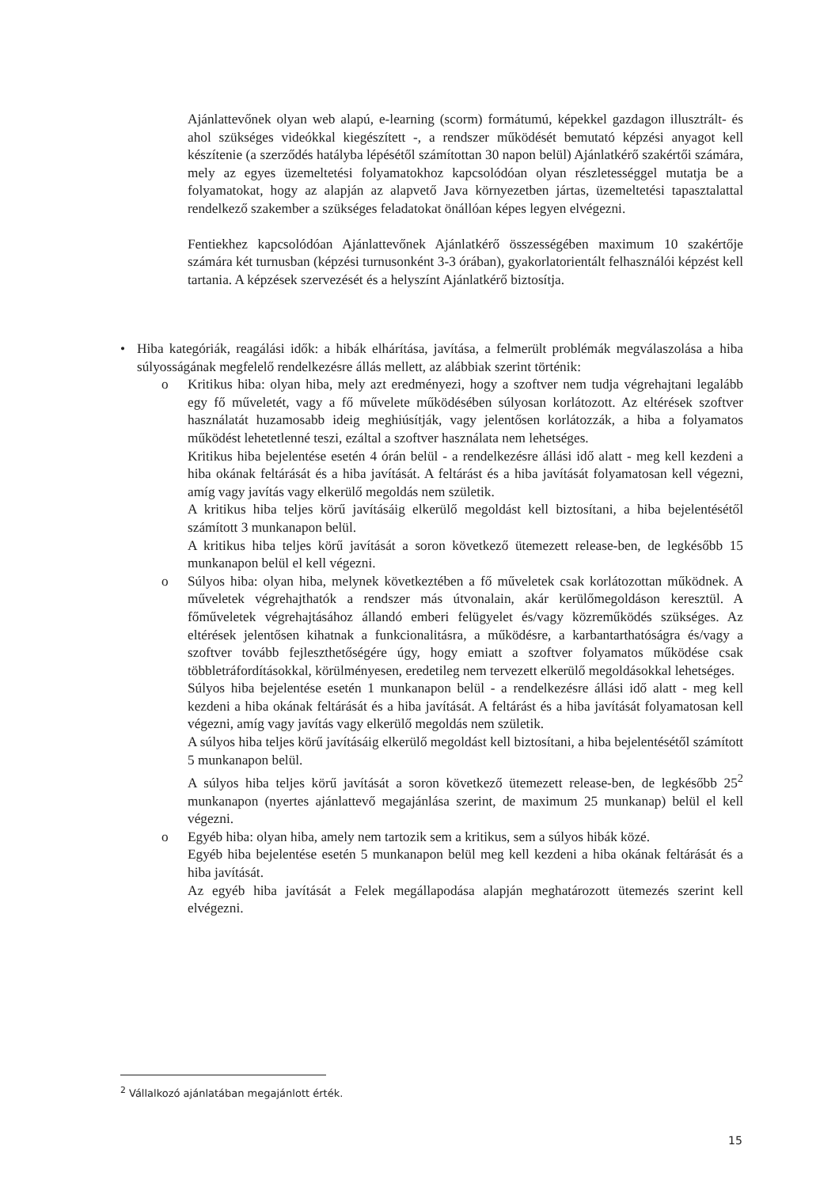Ajánlattevőnek olyan web alapú, e-learning (scorm) formátumú, képekkel gazdagon il­lusztrált- és ahol szükséges videókkal kiegészített -, a rendszer működését bemutató kép­zési anyagot kell készítenie (a szerződés hatályba lépésétől számítottan 30 napon belül) Ajánlatkérő szakértői számára, mely az egyes üzemeltetési folyamatokhoz kapcsolódóan olyan részletességgel mutatja be a folyamatokat, hogy az alapján az alapvető Java kör­nyezetben jártas, üzemeltetési tapasztalattal rendelkező szakember a szükséges feladato­kat önállóan képes legyen elvégezni.
Fentiekhez kapcsolódóan Ajánlattevőnek Ajánlatkérő összességében maximum 10 szak­értője számára két turnusban (képzési turnusonként 3-3 órában), gyakorlatorientált fel­használói képzést kell tartania. A képzések szervezését és a helyszínt Ajánlatkérő bizto­sítja.
• Hiba kategóriák, reagálási idők: a hibák elhárítása, javítása, a felmerült problémák megválaszolá­sa a hiba súlyosságának megfelelő rendelkezésre állás mellett, az alábbiak szerint történik:
o Kritikus hiba: olyan hiba, mely azt eredményezi, hogy a szoftver nem tudja végrehajtani legalább egy fő műveletét, vagy a fő művelete működésében súlyosan korlátozott. Az el­térések szoftver használatát huzamosabb ideig meghiúsítják, vagy jelentősen korlátozzák, a hiba a folyamatos működést lehetetlenné teszi, ezáltal a szoftver használata nem lehet­séges.
Kritikus hiba bejelentése esetén 4 órán belül - a rendelkezésre állási idő alatt - meg kell kezdeni a hiba okának feltárását és a hiba javítását. A feltárást és a hiba javítását folya­matosan kell végezni, amíg vagy javítás vagy elkerülő megoldás nem születik.
A kritikus hiba teljes körű javításáig elkerülő megoldást kell biztosítani, a hiba bejelenté­sétől számított 3 munkanapon belül.
A kritikus hiba teljes körű javítását a soron következő ütemezett release-ben, de legké­sőbb 15 munkanapon belül el kell végezni.
o Súlyos hiba: olyan hiba, melynek következtében a fő műveletek csak korlátozottan mű­ködnek. A műveletek végrehajthatók a rendszer más útvonalain, akár kerülőmegoldáson keresztül. A főműveletek végrehajtásához állandó emberi felügyelet és/vagy közreműkö­dés szükséges. Az eltérések jelentősen kihatnak a funkcionalitásra, a működésre, a kar­bantarthatóságra és/vagy a szoftver tovább fejleszthetőségére úgy, hogy emiatt a szoftver folyamatos működése csak többletráfordításokkal, körülményesen, eredetileg nem terve­zett elkerülő megoldásokkal lehetséges.
Súlyos hiba bejelentése esetén 1 munkanapon belül - a rendelkezésre állási idő alatt - meg kell kezdeni a hiba okának feltárását és a hiba javítását. A feltárást és a hiba javítását folyamatosan kell végezni, amíg vagy javítás vagy elkerülő megoldás nem születik.
A súlyos hiba teljes körű javításáig elkerülő megoldást kell biztosítani, a hiba bejelenté­sétől számított 5 munkanapon belül.
A súlyos hiba teljes körű javítását a soron következő ütemezett release-ben, de legkésőbb 25<sup>2</sup> munkanapon (nyertes ajánlattevő megajánlása szerint, de maximum 25 munkanap) belül el kell végezni.
o Egyéb hiba: olyan hiba, amely nem tartozik sem a kritikus, sem a súlyos hibák közé.
Egyéb hiba bejelentése esetén 5 munkanapon belül meg kell kezdeni a hiba okának feltá­rását és a hiba javítását.
Az egyéb hiba javítását a Felek megállapodása alapján meghatározott ütemezés szerint kell elvégezni.
<sup>2</sup> Vállalkozó ajánlatában megajánlott érték.
15